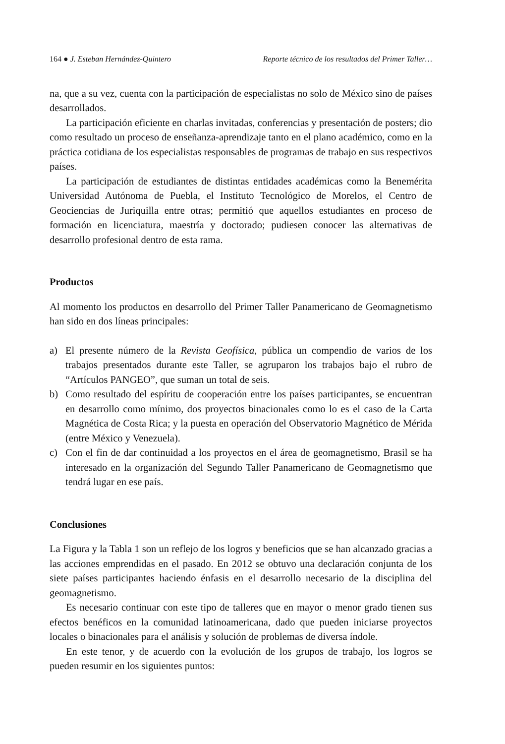164 ● J. Esteban Hernández-Quintero
Reporte técnico de los resultados del Primer Taller…
na, que a su vez, cuenta con la participación de especialistas no solo de México sino de países desarrollados.
La participación eficiente en charlas invitadas, conferencias y presentación de posters; dio como resultado un proceso de enseñanza-aprendizaje tanto en el plano académico, como en la práctica cotidiana de los especialistas responsables de programas de trabajo en sus respectivos países.
La participación de estudiantes de distintas entidades académicas como la Benemérita Universidad Autónoma de Puebla, el Instituto Tecnológico de Morelos, el Centro de Geociencias de Juriquilla entre otras; permitió que aquellos estudiantes en proceso de formación en licenciatura, maestría y doctorado; pudiesen conocer las alternativas de desarrollo profesional dentro de esta rama.
Productos
Al momento los productos en desarrollo del Primer Taller Panamericano de Geomagnetismo han sido en dos líneas principales:
a) El presente número de la Revista Geofísica, pública un compendio de varios de los trabajos presentados durante este Taller, se agruparon los trabajos bajo el rubro de “Artículos PANGEO”, que suman un total de seis.
b) Como resultado del espíritu de cooperación entre los países participantes, se encuentran en desarrollo como mínimo, dos proyectos binacionales como lo es el caso de la Carta Magnética de Costa Rica; y la puesta en operación del Observatorio Magnético de Mérida (entre México y Venezuela).
c) Con el fin de dar continuidad a los proyectos en el área de geomagnetismo, Brasil se ha interesado en la organización del Segundo Taller Panamericano de Geomagnetismo que tendrá lugar en ese país.
Conclusiones
La Figura y la Tabla 1 son un reflejo de los logros y beneficios que se han alcanzado gracias a las acciones emprendidas en el pasado. En 2012 se obtuvo una declaración conjunta de los siete países participantes haciendo énfasis en el desarrollo necesario de la disciplina del geomagnetismo.
Es necesario continuar con este tipo de talleres que en mayor o menor grado tienen sus efectos benéficos en la comunidad latinoamericana, dado que pueden iniciarse proyectos locales o binacionales para el análisis y solución de problemas de diversa índole.
En este tenor, y de acuerdo con la evolución de los grupos de trabajo, los logros se pueden resumir en los siguientes puntos: